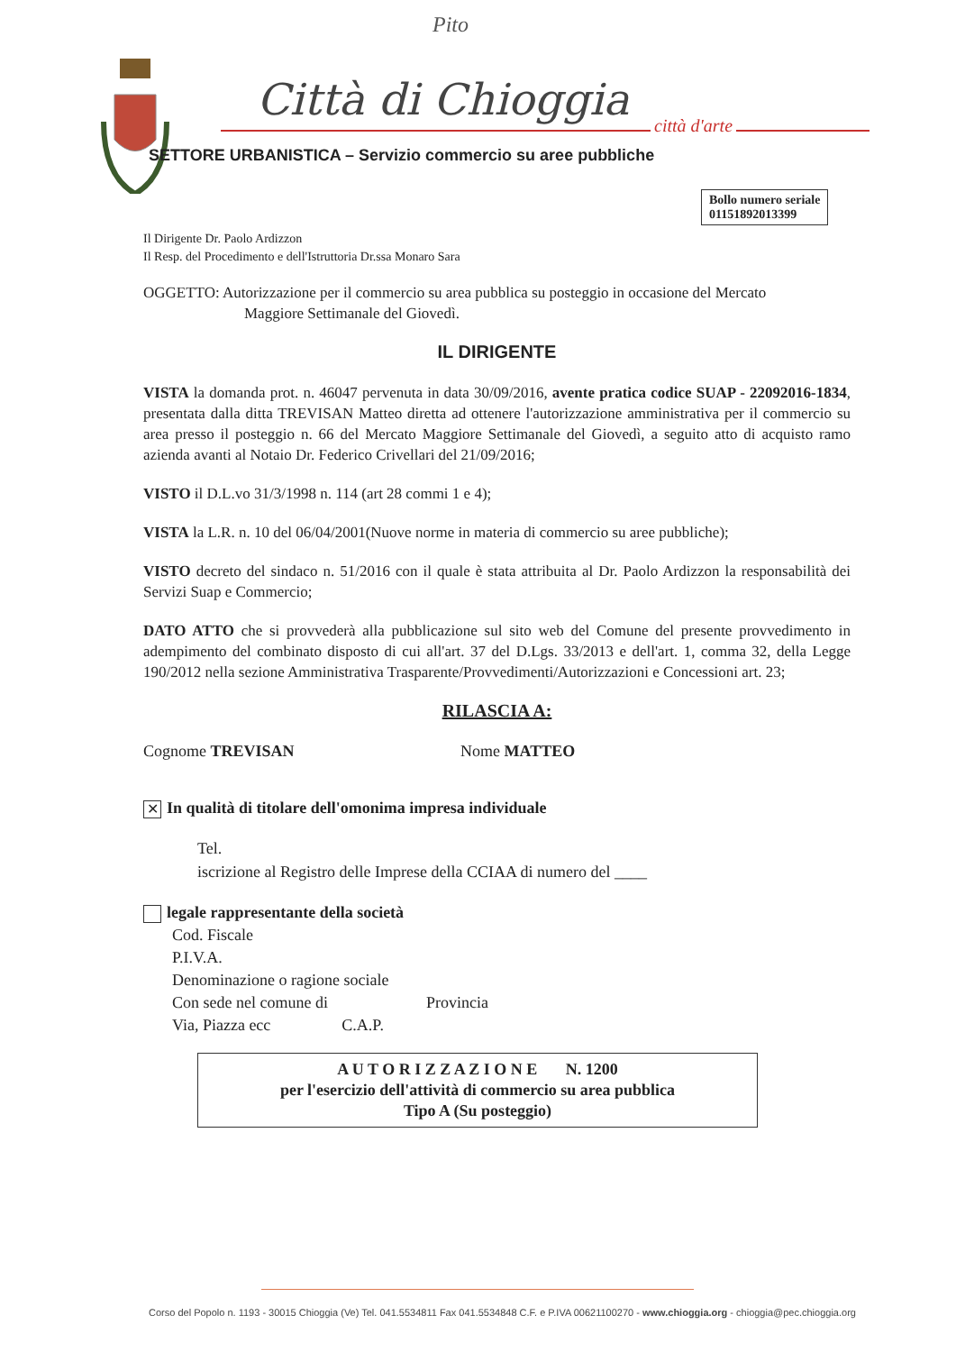Pito
Città di Chioggia
città d'arte
SETTORE URBANISTICA – Servizio commercio su aree pubbliche
Bollo numero seriale
01151892013399
Il Dirigente Dr. Paolo Ardizzon
Il Resp. del Procedimento e dell'Istruttoria Dr.ssa Monaro Sara
OGGETTO: Autorizzazione per il commercio su area pubblica su posteggio in occasione del Mercato
Maggiore Settimanale del Giovedì.
IL DIRIGENTE
VISTA la domanda prot. n. 46047 pervenuta in data 30/09/2016, avente pratica codice SUAP - 22092016-1834, presentata dalla ditta TREVISAN Matteo diretta ad ottenere l'autorizzazione amministrativa per il commercio su area presso il posteggio n. 66 del Mercato Maggiore Settimanale del Giovedì, a seguito atto di acquisto ramo azienda avanti al Notaio Dr. Federico Crivellari del 21/09/2016;
VISTO il D.L.vo 31/3/1998 n. 114 (art 28 commi 1 e 4);
VISTA la L.R. n. 10 del 06/04/2001(Nuove norme in materia di commercio su aree pubbliche);
VISTO decreto del sindaco n. 51/2016 con il quale è stata attribuita al Dr. Paolo Ardizzon la responsabilità dei Servizi Suap e Commercio;
DATO ATTO che si provvederà alla pubblicazione sul sito web del Comune del presente provvedimento in adempimento del combinato disposto di cui all'art. 37 del D.Lgs. 33/2013 e dell'art. 1, comma 32, della Legge 190/2012 nella sezione Amministrativa Trasparente/Provvedimenti/Autorizzazioni e Concessioni art. 23;
RILASCIA A:
Cognome TREVISAN Nome MATTEO
✕ In qualità di titolare dell'omonima impresa individuale
Tel.
iscrizione al Registro delle Imprese della CCIAA di numero del ____
legale rappresentante della società
Cod. Fiscale
P.I.V.A.
Denominazione o ragione sociale
Con sede nel comune di Provincia
Via, Piazza ecc C.A.P.
A U T O R I Z Z A Z I O N E N. 1200
per l'esercizio dell'attività di commercio su area pubblica
Tipo A (Su posteggio)
Corso del Popolo n. 1193 - 30015 Chioggia (Ve) Tel. 041.5534811 Fax 041.5534848 C.F. e P.IVA 00621100270 - www.chioggia.org - chioggia@pec.chioggia.org